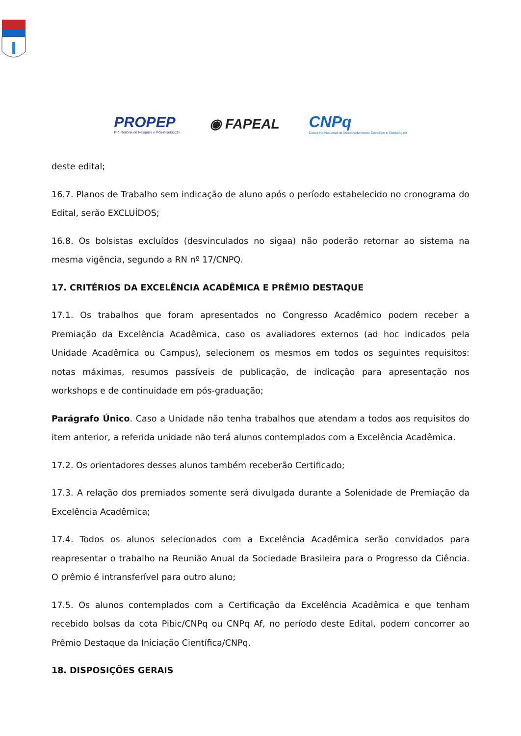PROPEP
Pró-Reitoria de Pesquisa e Pós-Graduação
◉ FAPEAL
CNPq
Conselho Nacional de Desenvolvimento Científico e Tecnológico
deste edital;
16.7. Planos de Trabalho sem indicação de aluno após o período estabelecido no cronograma do Edital, serão EXCLUÍDOS;
16.8. Os bolsistas excluídos (desvinculados no sigaa) não poderão retornar ao sistema na mesma vigência, segundo a RN nº 17/CNPQ.
17. CRITÉRIOS DA EXCELÊNCIA ACADÊMICA E PRÊMIO DESTAQUE
17.1. Os trabalhos que foram apresentados no Congresso Acadêmico podem receber a Premiação da Excelência Acadêmica, caso os avaliadores externos (ad hoc indicados pela Unidade Acadêmica ou Campus), selecionem os mesmos em todos os seguintes requisitos: notas máximas, resumos passíveis de publicação, de indicação para apresentação nos workshops e de continuidade em pós-graduação;
Parágrafo Único. Caso a Unidade não tenha trabalhos que atendam a todos aos requisitos do item anterior, a referida unidade não terá alunos contemplados com a Excelência Acadêmica.
17.2. Os orientadores desses alunos também receberão Certificado;
17.3. A relação dos premiados somente será divulgada durante a Solenidade de Premiação da Excelência Acadêmica;
17.4. Todos os alunos selecionados com a Excelência Acadêmica serão convidados para reapresentar o trabalho na Reunião Anual da Sociedade Brasileira para o Progresso da Ciência. O prêmio é intransferível para outro aluno;
17.5. Os alunos contemplados com a Certificação da Excelência Acadêmica e que tenham recebido bolsas da cota Pibic/CNPq ou CNPq Af, no período deste Edital, podem concorrer ao Prêmio Destaque da Iniciação Científica/CNPq.
18. DISPOSIÇÕES GERAIS